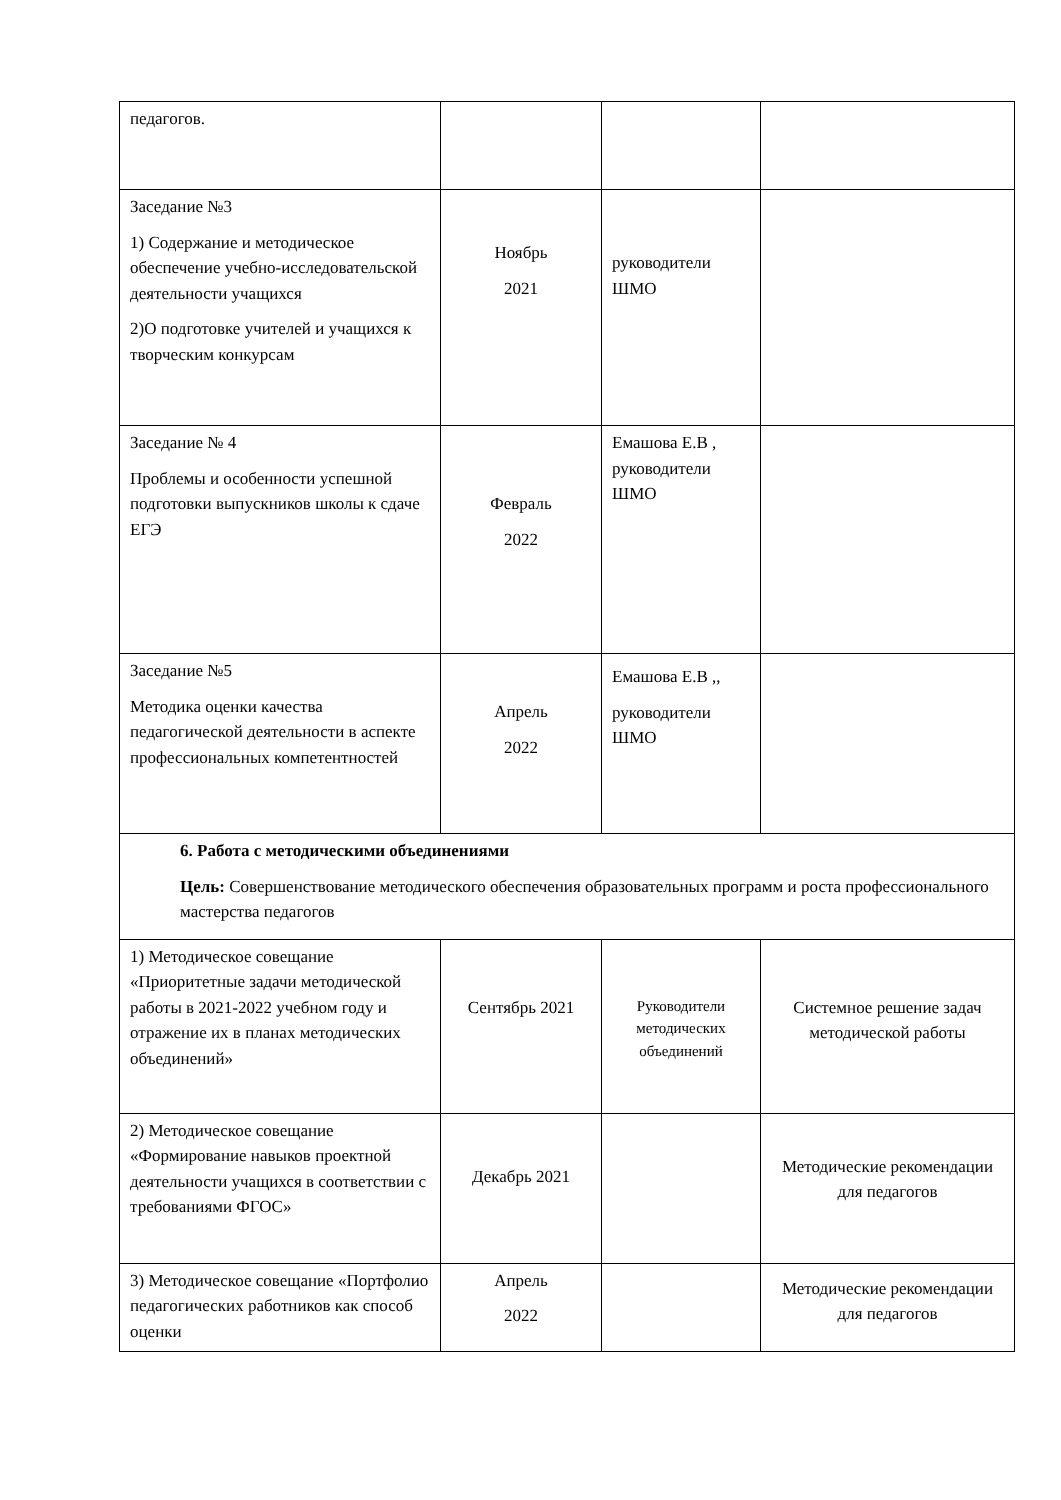| педагогов. | | | |
| Заседание №3 1) Содержание и методическое обеспечение учебно-исследовательской деятельности учащихся 2)О подготовке учителей и учащихся к творческим конкурсам | Ноябрь 2021 | руководители ШМО | |
| Заседание № 4 Проблемы и особенности успешной подготовки выпускников школы к сдаче ЕГЭ | Февраль 2022 | Емашова Е.В , руководители ШМО | |
| Заседание №5 Методика оценки качества педагогической деятельности в аспекте профессиональных компетентностей | Апрель 2022 | Емашова Е.В ,, руководители ШМО | |
| 6. Работа с методическими объединениями Цель: Совершенствование методического обеспечения образовательных программ и роста профессионального мастерства педагогов | | | |
| 1) Методическое совещание «Приоритетные задачи методической работы в 2021-2022 учебном году и отражение их в планах методических объединений» | Сентябрь 2021 | Руководители методических объединений | Системное решение задач методической работы |
| 2) Методическое совещание «Формирование навыков проектной деятельности учащихся в соответствии с требованиями ФГОС» | Декабрь 2021 | | Методические рекомендации для педагогов |
| 3) Методическое совещание «Портфолио педагогических работников как способ оценки | Апрель 2022 | | Методические рекомендации для педагогов |